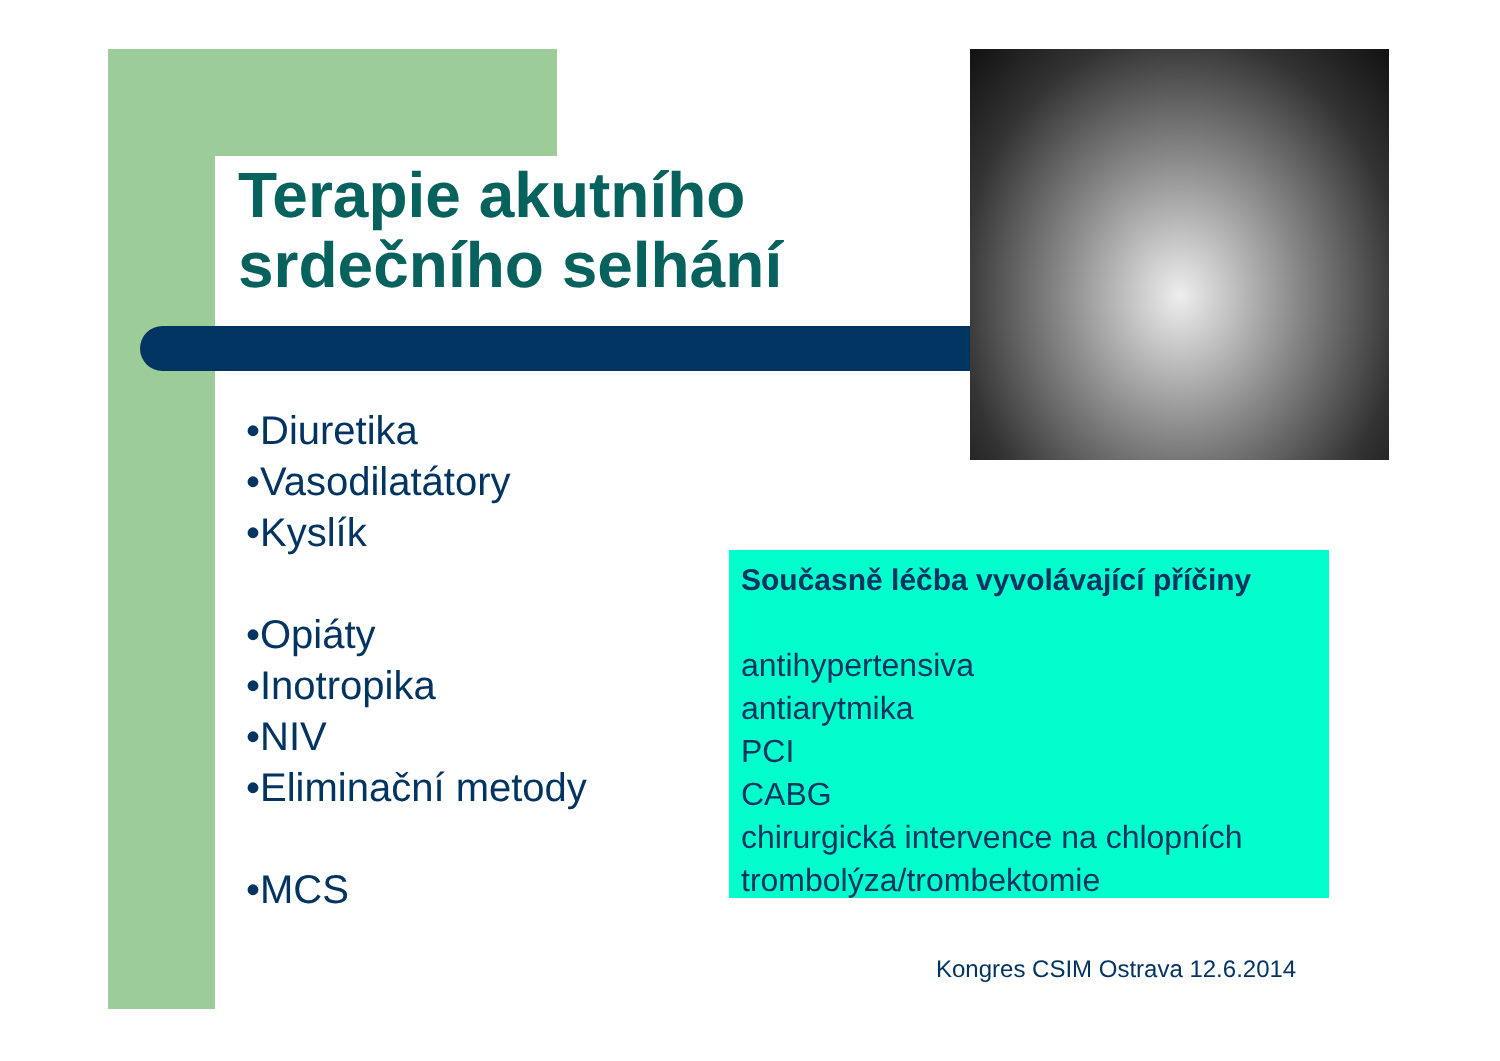Terapie akutního
srdečního selhání
•Diuretika
•Vasodilatátory
•Kyslík
•Opiáty
•Inotropika
•NIV
•Eliminační metody
•MCS
Současně léčba vyvolávající příčiny
antihypertensiva
antiarytmika
PCI
CABG
chirurgická intervence na chlopních
trombolýza/trombektomie
Kongres CSIM Ostrava 12.6.2014